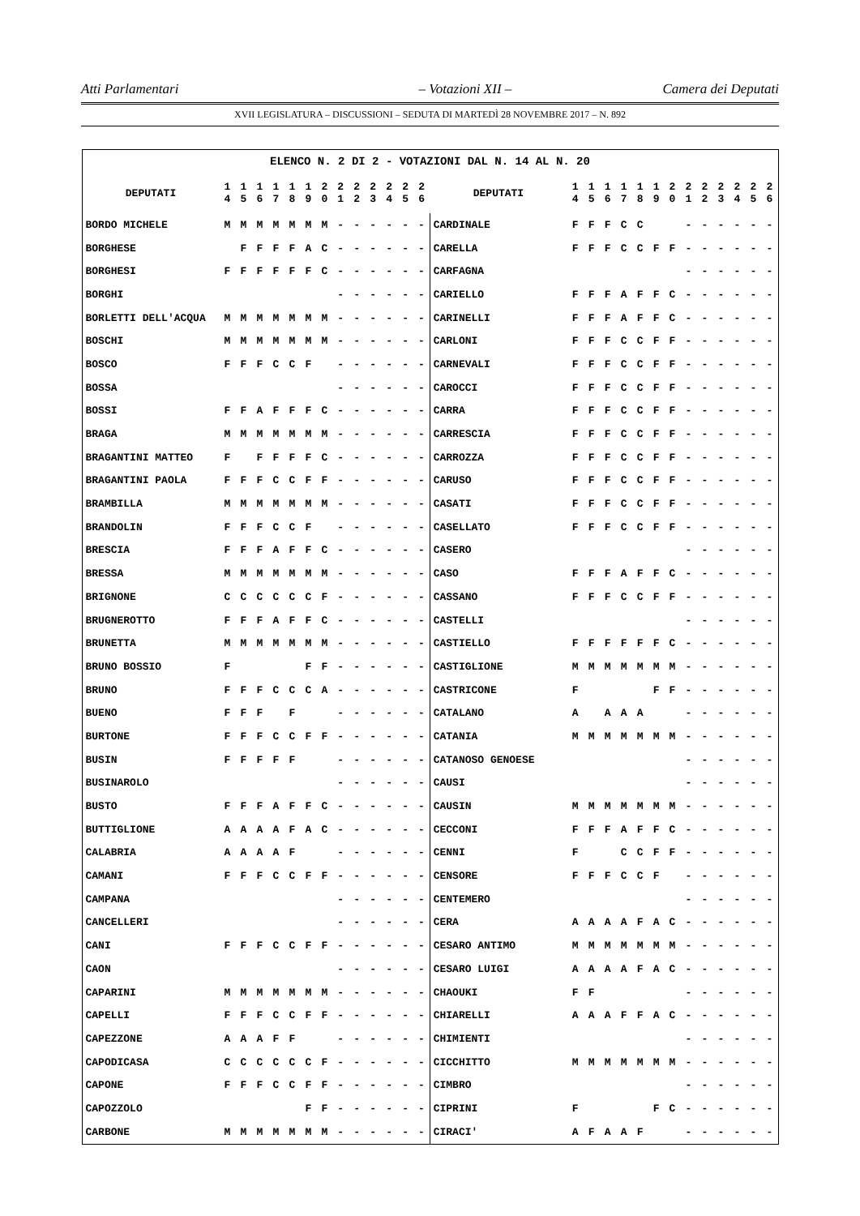Atti Parlamentari – Votazioni XII – Camera dei Deputati
XVII LEGISLATURA – DISCUSSIONI – SEDUTA DI MARTEDÌ 28 NOVEMBRE 2017 – N. 892
| ELENCO N. 2 DI 2 - VOTAZIONI DAL N. 14 AL N. 20 | | | | | | | | | | | | | | | | | | | | | | | | | | | |
| --- | --- | --- | --- | --- | --- | --- | --- | --- | --- | --- | --- | --- | --- | --- | --- | --- | --- | --- | --- | --- | --- | --- | --- | --- | --- | --- | --- |
| DEPUTATI | 1 4 | 1 5 | 1 6 | 1 7 | 1 8 | 1 9 | 2 0 | 2 1 | 2 2 | 2 3 | 2 4 | 2 5 | 2 6 | DEPUTATI | 1 4 | 1 5 | 1 6 | 1 7 | 1 8 | 1 9 | 2 0 | 2 1 | 2 2 | 2 3 | 2 4 | 2 5 | 2 6 |
| BORDO MICHELE | M | M | M | M | M | M | M | - | - | - | - | - | - | CARDINALE | F | F | F | C | C | | | - | - | - | - | - | - |
| BORGHESE | | F | F | F | F | A | C | - | - | - | - | - | - | CARELLA | F | F | F | C | C | F | F | - | - | - | - | - | - |
| BORGHESI | F | F | F | F | F | F | C | - | - | - | - | - | - | CARFAGNA | | | | | | | | - | - | - | - | - | - |
| BORGHI | | | | | | | | - | - | - | - | - | - | CARIELLO | F | F | F | A | F | F | C | - | - | - | - | - | - |
| BORLETTI DELL'ACQUA | M | M | M | M | M | M | M | - | - | - | - | - | - | CARINELLI | F | F | F | A | F | F | C | - | - | - | - | - | - |
| BOSCHI | M | M | M | M | M | M | M | - | - | - | - | - | - | CARLONI | F | F | F | C | C | F | F | - | - | - | - | - | - |
| BOSCO | F | F | F | C | C | F | | - | - | - | - | - | - | CARNEVALI | F | F | F | C | C | F | F | - | - | - | - | - | - |
| BOSSA | | | | | | | | - | - | - | - | - | - | CAROCCI | F | F | F | C | C | F | F | - | - | - | - | - | - |
| BOSSI | F | F | A | F | F | F | C | - | - | - | - | - | - | CARRA | F | F | F | C | C | F | F | - | - | - | - | - | - |
| BRAGA | M | M | M | M | M | M | M | - | - | - | - | - | - | CARRESCIA | F | F | F | C | C | F | F | - | - | - | - | - | - |
| BRAGANTINI MATTEO | F | | F | F | F | F | C | - | - | - | - | - | - | CARROZZA | F | F | F | C | C | F | F | - | - | - | - | - | - |
| BRAGANTINI PAOLA | F | F | F | C | C | F | F | - | - | - | - | - | - | CARUSO | F | F | F | C | C | F | F | - | - | - | - | - | - |
| BRAMBILLA | M | M | M | M | M | M | M | - | - | - | - | - | - | CASATI | F | F | F | C | C | F | F | - | - | - | - | - | - |
| BRANDOLIN | F | F | F | C | C | F | | - | - | - | - | - | - | CASELLATO | F | F | F | C | C | F | F | - | - | - | - | - | - |
| BRESCIA | F | F | F | A | F | F | C | - | - | - | - | - | - | CASERO | | | | | | | | - | - | - | - | - | - |
| BRESSA | M | M | M | M | M | M | M | - | - | - | - | - | - | CASO | F | F | F | A | F | F | C | - | - | - | - | - | - |
| BRIGNONE | C | C | C | C | C | C | F | - | - | - | - | - | - | CASSANO | F | F | F | C | C | F | F | - | - | - | - | - | - |
| BRUGNEROTTO | F | F | F | A | F | F | C | - | - | - | - | - | - | CASTELLI | | | | | | | | - | - | - | - | - | - |
| BRUNETTA | M | M | M | M | M | M | M | - | - | - | - | - | - | CASTIELLO | F | F | F | F | F | F | C | - | - | - | - | - | - |
| BRUNO BOSSIO | F | | | | | F | F | - | - | - | - | - | - | CASTIGLIONE | M | M | M | M | M | M | M | - | - | - | - | - | - |
| BRUNO | F | F | F | C | C | C | A | - | - | - | - | - | - | CASTRICONE | F | | | | | F | F | - | - | - | - | - | - |
| BUENO | F | F | F | | F | | | - | - | - | - | - | - | CATALANO | A | | A | A | A | | | - | - | - | - | - | - |
| BURTONE | F | F | F | C | C | F | F | - | - | - | - | - | - | CATANIA | M | M | M | M | M | M | M | - | - | - | - | - | - |
| BUSIN | F | F | F | F | F | | | - | - | - | - | - | - | CATANOSO GENOESE | | | | | | | | - | - | - | - | - | - |
| BUSINAROLO | | | | | | | | - | - | - | - | - | - | CAUSI | | | | | | | | - | - | - | - | - | - |
| BUSTO | F | F | F | A | F | F | C | - | - | - | - | - | - | CAUSIN | M | M | M | M | M | M | M | - | - | - | - | - | - |
| BUTTIGLIONE | A | A | A | A | F | A | C | - | - | - | - | - | - | CECCONI | F | F | F | A | F | F | C | - | - | - | - | - | - |
| CALABRIA | A | A | A | A | F | | | - | - | - | - | - | - | CENNI | F | | | C | C | F | F | - | - | - | - | - | - |
| CAMANI | F | F | F | C | C | F | F | - | - | - | - | - | - | CENSORE | F | F | F | C | C | F | | - | - | - | - | - | - |
| CAMPANA | | | | | | | | - | - | - | - | - | - | CENTEMERO | | | | | | | | - | - | - | - | - | - |
| CANCELLERI | | | | | | | | - | - | - | - | - | - | CERA | A | A | A | A | F | A | C | - | - | - | - | - | - |
| CANI | F | F | F | C | C | F | F | - | - | - | - | - | - | CESARO ANTIMO | M | M | M | M | M | M | M | - | - | - | - | - | - |
| CAON | | | | | | | | - | - | - | - | - | - | CESARO LUIGI | A | A | A | A | F | A | C | - | - | - | - | - | - |
| CAPARINI | M | M | M | M | M | M | M | - | - | - | - | - | - | CHAOUKI | F | F | | | | | | - | - | - | - | - | - |
| CAPELLI | F | F | F | C | C | F | F | - | - | - | - | - | - | CHIARELLI | A | A | A | F | F | A | C | - | - | - | - | - | - |
| CAPEZZONE | A | A | A | F | F | | | - | - | - | - | - | - | CHIMIENTI | | | | | | | | - | - | - | - | - | - |
| CAPODICASA | C | C | C | C | C | C | F | - | - | - | - | - | - | CICCHITTO | M | M | M | M | M | M | M | - | - | - | - | - | - |
| CAPONE | F | F | F | C | C | F | F | - | - | - | - | - | - | CIMBRO | | | | | | | | - | - | - | - | - | - |
| CAPOZZOLO | | | | | | F | F | - | - | - | - | - | - | CIPRINI | F | | | | | F | C | - | - | - | - | - | - |
| CARBONE | M | M | M | M | M | M | M | - | - | - | - | - | - | CIRACI' | A | F | A | A | F | | | - | - | - | - | - | - |